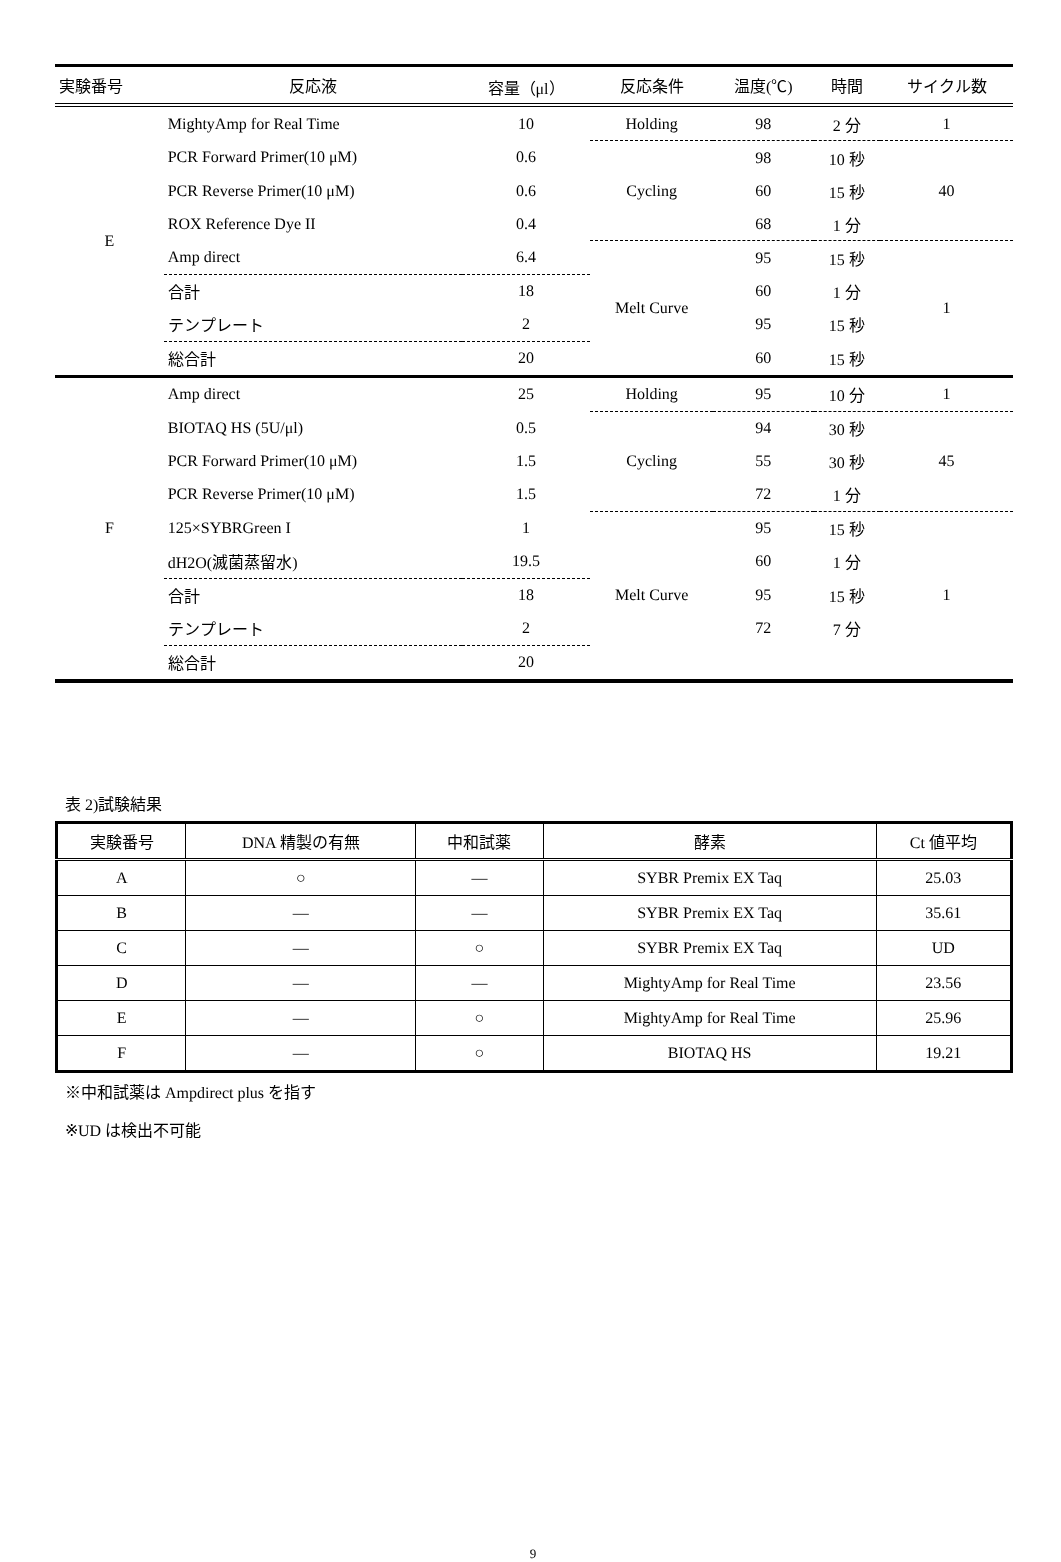| 実験番号 | 反応液 | 容量（μl） | 反応条件 | 温度(℃) | 時間 | サイクル数 |
| --- | --- | --- | --- | --- | --- | --- |
| E | MightyAmp for Real Time | 10 | Holding | 98 | 2 分 | 1 |
| | PCR Forward Primer(10 μM) | 0.6 | Cycling | 98 | 10 秒 | 40 |
| | PCR Reverse Primer(10 μM) | 0.6 | | 60 | 15 秒 | |
| | ROX Reference Dye II | 0.4 | | 68 | 1 分 | |
| | Amp direct | 6.4 | Melt Curve | 95 | 15 秒 | 1 |
| | 合計 | 18 | | 60 | 1 分 | |
| | テンプレート | 2 | | 95 | 15 秒 | |
| | 総合計 | 20 | | 60 | 15 秒 | |
| F | Amp direct | 25 | Holding | 95 | 10 分 | 1 |
| | BIOTAQ HS (5U/μl) | 0.5 | Cycling | 94 | 30 秒 | 45 |
| | PCR Forward Primer(10 μM) | 1.5 | | 55 | 30 秒 | |
| | PCR Reverse Primer(10 μM) | 1.5 | | 72 | 1 分 | |
| | 125×SYBRGreen I | 1 | Melt Curve | 95 | 15 秒 | 1 |
| | dH2O(滅菌蒸留水) | 19.5 | | 60 | 1 分 | |
| | 合計 | 18 | | 95 | 15 秒 | |
| | テンプレート | 2 | | 72 | 7 分 | |
| | 総合計 | 20 | | | | |
表 2)試験結果
| 実験番号 | DNA 精製の有無 | 中和試薬 | 酵素 | Ct 値平均 |
| --- | --- | --- | --- | --- |
| A | ○ | — | SYBR Premix EX Taq | 25.03 |
| B | — | — | SYBR Premix EX Taq | 35.61 |
| C | — | ○ | SYBR Premix EX Taq | UD |
| D | — | — | MightyAmp for Real Time | 23.56 |
| E | — | ○ | MightyAmp for Real Time | 25.96 |
| F | — | ○ | BIOTAQ HS | 19.21 |
※中和試薬は Ampdirect plus を指す
※UD は検出不可能
9